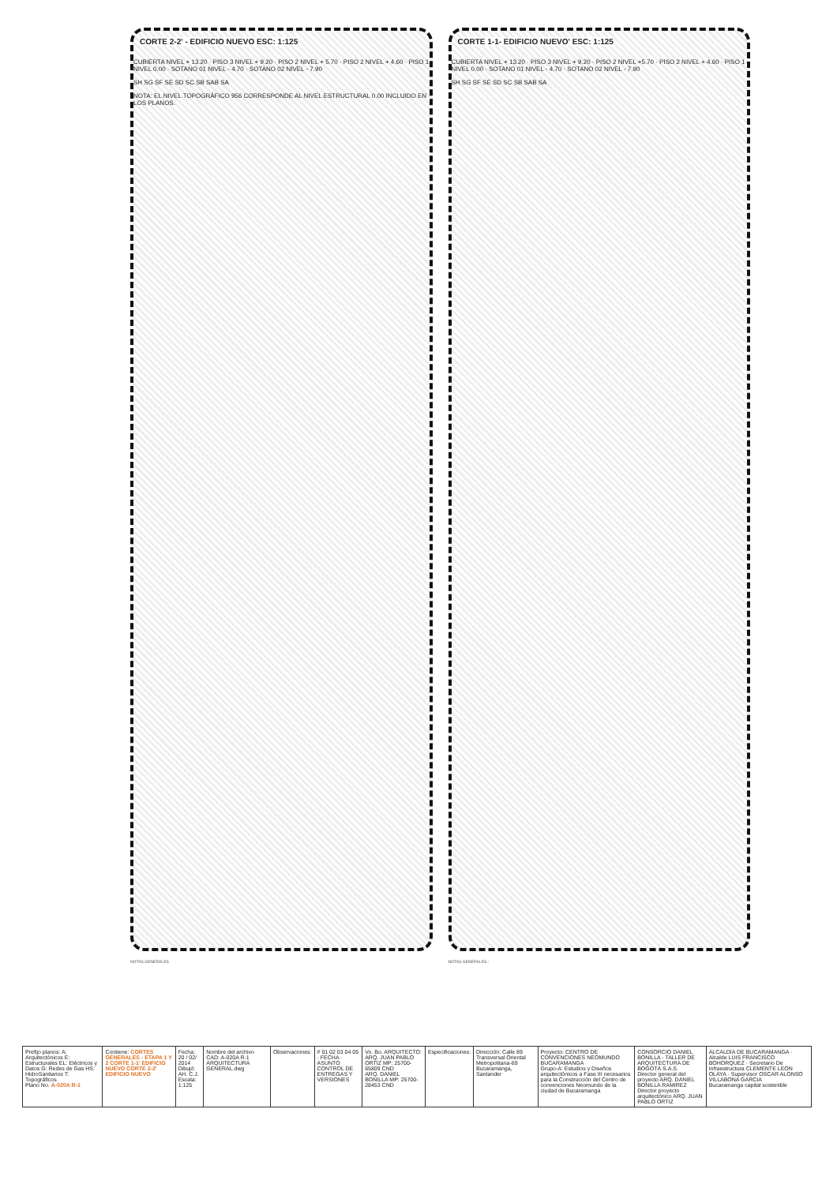CORTE 2-2' - EDIFICIO NUEVO ESC: 1:125
CUBIERTA NIVEL + 13.20 · PISO 3 NIVEL + 9.20 · PISO 2 NIVEL + 5.70 · PISO 2 NIVEL + 4.60 · PISO 1 NIVEL 0.00 · SOTANO 01 NIVEL - 4.70 · SOTANO 02 NIVEL - 7.90
SH SG SF SE SD SC SB SAB SA
NOTA: EL NIVEL TOPOGRÁFICO 956 CORRESPONDE AL NIVEL ESTRUCTURAL 0.00 INCLUIDO EN LOS PLANOS.
CORTE 1-1- EDIFICIO NUEVO' ESC: 1:125
CUBIERTA NIVEL + 13.20 · PISO 3 NIVEL + 9.20 · PISO 2 NIVEL +5.70 · PISO 2 NIVEL + 4.60 · PISO 1 NIVEL 0.00 · SOTANO 01 NIVEL - 4.70 · SOTANO 02 NIVEL - 7.90
SH SG SF SE SD SC SB SAB SA
NOTAS GENERALES NOTAS GENERALES :
| Prefijo planos: A: Arquitectónicos E: Estructurales EL: Eléctricos y Datos G: Redes de Gas HS: HidroSanitarios T: Topográficos Plano No. A-020A R-1 | Contiene: CORTES GENERALES - ETAPA 1 Y 2 CORTE 1-1' EDIFICIO NUEVO CORTE 2-2' EDIFICIO NUEVO | Fecha: 20 / 02/ 2014 Dibujó: AH. C.J. Escala: 1:125 | Nombre del archivo CAD: A-020A R-1 ARQUITECTURA GENERAL.dwg | Observaciones: | # 01 02 03 04 05 · FECHA · ASUNTO CONTROL DE ENTREGAS Y VERSIONES | Vo. Bo. ARQUITECTO: ARQ. JUAN PABLO ORTIZ MP: 25700-65809 CND ARQ. DANIEL BONILLA MP: 25700-28453 CND | Especificaciones: | Dirección: Calle 89 Transversal Oriental Metropolitana-69 Bucaramanga, Santander | Proyecto: CENTRO DE CONVENCIONES NEOMUNDO BUCARAMANGA Grupo-A: Estudios y Diseños arquitectónicos a Fase III necesarios para la Construcción del Centro de convenciones Neomundo de la ciudad de Bucaramanga | CONSORCIO DANIEL BONILLA - TALLER DE ARQUITECTURA DE BOGOTÁ S.A.S. Director general del proyecto ARQ. DANIEL BONILLA RAMIREZ Director proyecto arquitectónico ARQ. JUAN PABLO ORTIZ | ALCALDÍA DE BUCARAMANGA · Alcalde LUIS FRANCISCO BOHORQUEZ · Secretario De Infraestructura CLEMENTE LEON OLAYA · Supervisor OSCAR ALONSO VILLABONA GARCIA Bucaramanga capital sostenible |